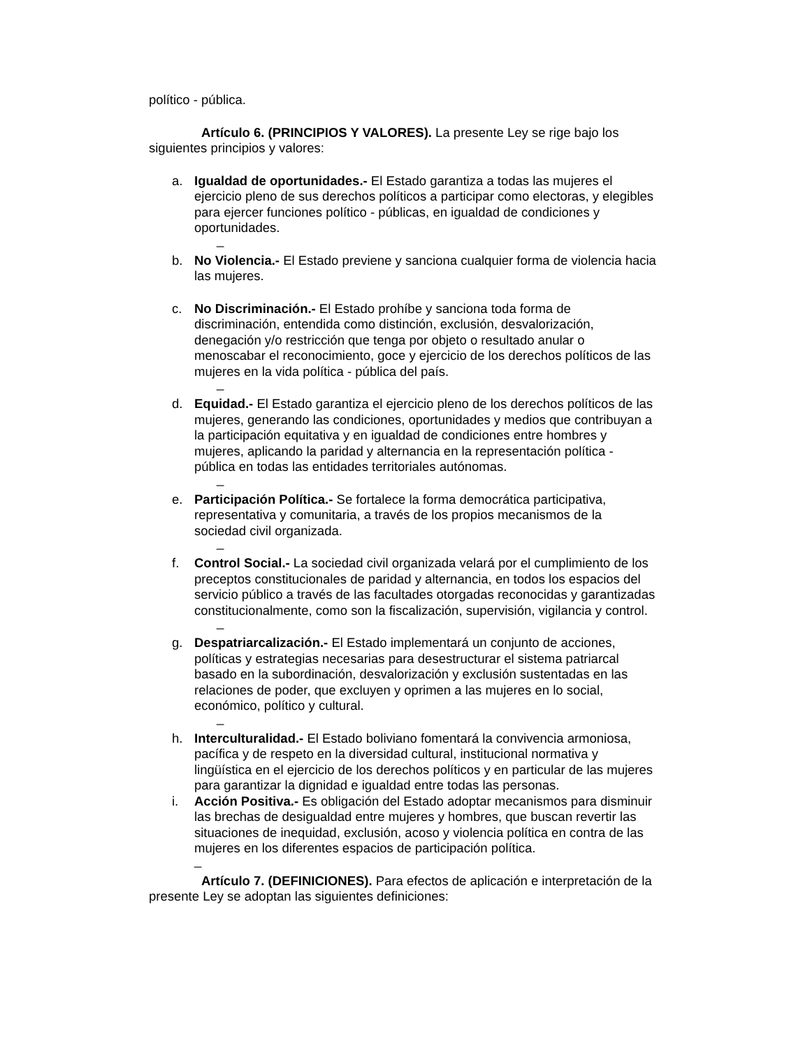político - pública.
Artículo 6. (PRINCIPIOS Y VALORES). La presente Ley se rige bajo los siguientes principios y valores:
a. Igualdad de oportunidades.- El Estado garantiza a todas las mujeres el ejercicio pleno de sus derechos políticos a participar como electoras, y elegibles para ejercer funciones político - públicas, en igualdad de condiciones y oportunidades.
_
b. No Violencia.- El Estado previene y sanciona cualquier forma de violencia hacia las mujeres.
c. No Discriminación.- El Estado prohíbe y sanciona toda forma de discriminación, entendida como distinción, exclusión, desvalorización, denegación y/o restricción que tenga por objeto o resultado anular o menoscabar el reconocimiento, goce y ejercicio de los derechos políticos de las mujeres en la vida política - pública del país.
_
d. Equidad.- El Estado garantiza el ejercicio pleno de los derechos políticos de las mujeres, generando las condiciones, oportunidades y medios que contribuyan a la participación equitativa y en igualdad de condiciones entre hombres y mujeres, aplicando la paridad y alternancia en la representación política - pública en todas las entidades territoriales autónomas.
_
e. Participación Política.- Se fortalece la forma democrática participativa, representativa y comunitaria, a través de los propios mecanismos de la sociedad civil organizada.
_
f. Control Social.- La sociedad civil organizada velará por el cumplimiento de los preceptos constitucionales de paridad y alternancia, en todos los espacios del servicio público a través de las facultades otorgadas reconocidas y garantizadas constitucionalmente, como son la fiscalización, supervisión, vigilancia y control.
_
g. Despatriarcalización.- El Estado implementará un conjunto de acciones, políticas y estrategias necesarias para desestructurar el sistema patriarcal basado en la subordinación, desvalorización y exclusión sustentadas en las relaciones de poder, que excluyen y oprimen a las mujeres en lo social, económico, político y cultural.
_
h. Interculturalidad.- El Estado boliviano fomentará la convivencia armoniosa, pacífica y de respeto en la diversidad cultural, institucional normativa y lingüística en el ejercicio de los derechos políticos y en particular de las mujeres para garantizar la dignidad e igualdad entre todas las personas.
i. Acción Positiva.- Es obligación del Estado adoptar mecanismos para disminuir las brechas de desigualdad entre mujeres y hombres, que buscan revertir las situaciones de inequidad, exclusión, acoso y violencia política en contra de las mujeres en los diferentes espacios de participación política.
_
Artículo 7. (DEFINICIONES). Para efectos de aplicación e interpretación de la presente Ley se adoptan las siguientes definiciones: